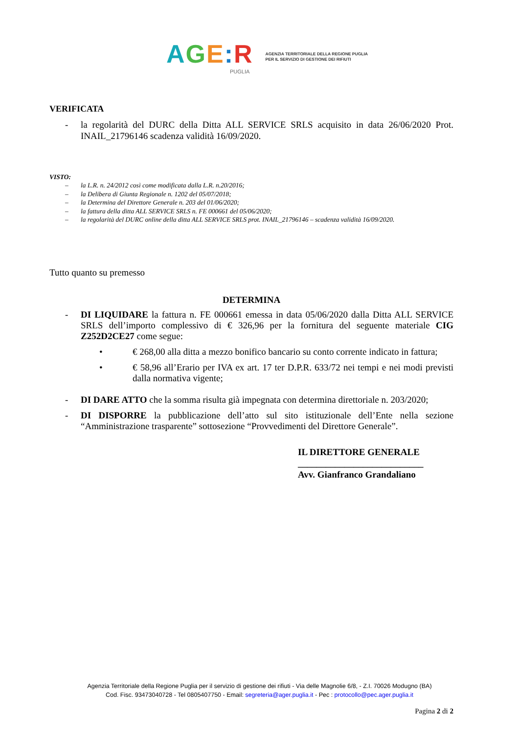AGE: R
PUGLIA
AGENZIA TERRITORIALE DELLA REGIONE PUGLIA
PER IL SERVIZIO DI GESTIONE DEI RIFIUTI
VERIFICATA
- la regolarità del DURC della Ditta ALL SERVICE SRLS acquisito in data 26/06/2020 Prot. INAIL_21796146 scadenza validità 16/09/2020.
VISTO:
– la L.R. n. 24/2012 così come modificata dalla L.R. n.20/2016;
– la Delibera di Giunta Regionale n. 1202 del 05/07/2018;
– la Determina del Direttore Generale n. 203 del 01/06/2020;
– la fattura della ditta ALL SERVICE SRLS n. FE 000661 del 05/06/2020;
– la regolarità del DURC online della ditta ALL SERVICE SRLS prot. INAIL_21796146 – scadenza validità 16/09/2020.
Tutto quanto su premesso
DETERMINA
- DI LIQUIDARE la fattura n. FE 000661 emessa in data 05/06/2020 dalla Ditta ALL SERVICE SRLS dell’importo complessivo di € 326,96 per la fornitura del seguente materiale CIG Z252D2CE27 come segue:
• € 268,00 alla ditta a mezzo bonifico bancario su conto corrente indicato in fattura;
• € 58,96 all’Erario per IVA ex art. 17 ter D.P.R. 633/72 nei tempi e nei modi previsti dalla normativa vigente;
- DI DARE ATTO che la somma risulta già impegnata con determina direttoriale n. 203/2020;
- DI DISPORRE la pubblicazione dell’atto sul sito istituzionale dell’Ente nella sezione “Amministrazione trasparente” sottosezione “Provvedimenti del Direttore Generale”.
IL DIRETTORE GENERALE
___________________________
Avv. Gianfranco Grandaliano
Agenzia Territoriale della Regione Puglia per il servizio di gestione dei rifiuti - Via delle Magnolie 6/8, - Z.I. 70026 Modugno (BA)
Cod. Fisc. 93473040728 - Tel 0805407750 - Email: segreteria@ager.puglia.it - Pec : protocollo@pec.ager.puglia.it
Pagina 2 di 2